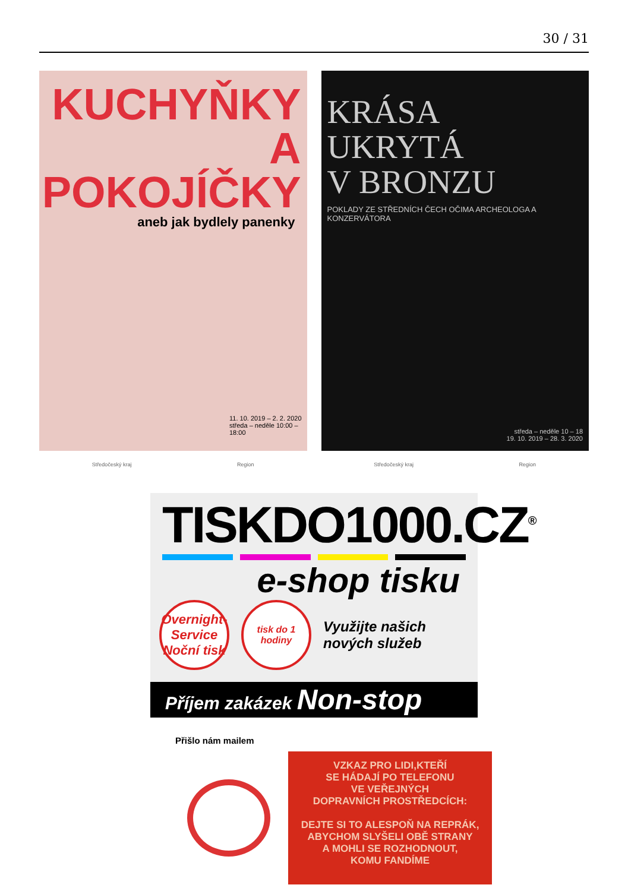30 / 31
KUCHYŇKY
A POKOJÍČKY
aneb jak bydlely panenky
11. 10. 2019 – 2. 2. 2020
středa – neděle 10:00 – 18:00
Středočeský kraj Region
KRÁSA UKRYTÁ
V BRONZU
POKLADY ZE STŘEDNÍCH ČECH OČIMA ARCHEOLOGA A KONZERVÁTORA
středa – neděle 10 – 18
19. 10. 2019 – 28. 3. 2020
Středočeský kraj Region
TISKDO1000.CZ<sup>®</sup>
e-shop tisku
Overnight-Service
Noční tisk
tisk do 1 hodiny
Využijte našich
nových služeb
Příjem zakázek Non-stop
Přišlo nám mailem
VZKAZ PRO LIDI,KTEŘÍ
SE HÁDAJÍ PO TELEFONU
VE VEŘEJNÝCH
DOPRAVNÍCH PROSTŘEDCÍCH:
DEJTE SI TO ALESPOŇ NA REPRÁK,
ABYCHOM SLYŠELI OBĚ STRANY
A MOHLI SE ROZHODNOUT,
KOMU FANDÍME